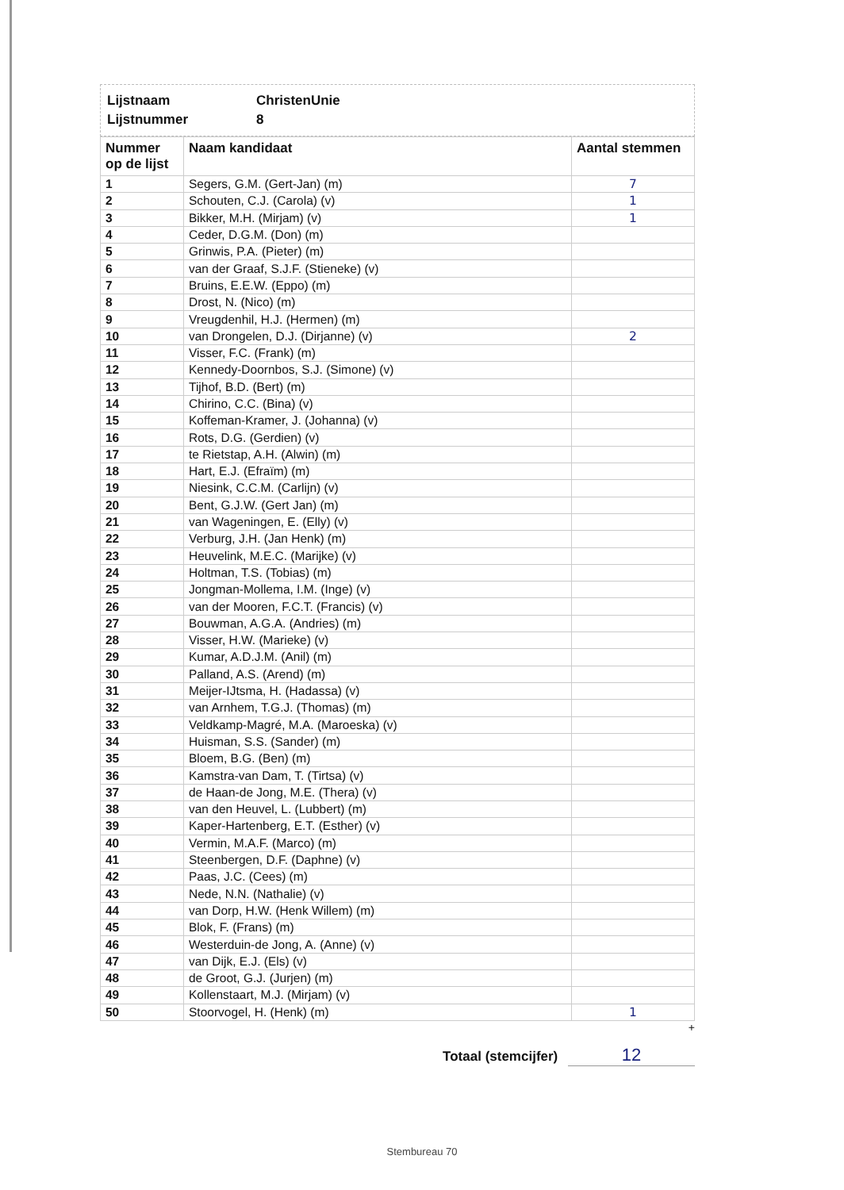Lijstnaam ChristenUnie
Lijstnummer 8
| Nummer op de lijst | Naam kandidaat | Aantal stemmen |
| --- | --- | --- |
| 1 | Segers, G.M. (Gert-Jan) (m) | 7 |
| 2 | Schouten, C.J. (Carola) (v) | 1 |
| 3 | Bikker, M.H. (Mirjam) (v) | 1 |
| 4 | Ceder, D.G.M. (Don) (m) | |
| 5 | Grinwis, P.A. (Pieter) (m) | |
| 6 | van der Graaf, S.J.F. (Stieneke) (v) | |
| 7 | Bruins, E.E.W. (Eppo) (m) | |
| 8 | Drost, N. (Nico) (m) | |
| 9 | Vreugdenhil, H.J. (Hermen) (m) | |
| 10 | van Drongelen, D.J. (Dirjanne) (v) | 2 |
| 11 | Visser, F.C. (Frank) (m) | |
| 12 | Kennedy-Doornbos, S.J. (Simone) (v) | |
| 13 | Tijhof, B.D. (Bert) (m) | |
| 14 | Chirino, C.C. (Bina) (v) | |
| 15 | Koffeman-Kramer, J. (Johanna) (v) | |
| 16 | Rots, D.G. (Gerdien) (v) | |
| 17 | te Rietstap, A.H. (Alwin) (m) | |
| 18 | Hart, E.J. (Efraïm) (m) | |
| 19 | Niesink, C.C.M. (Carlijn) (v) | |
| 20 | Bent, G.J.W. (Gert Jan) (m) | |
| 21 | van Wageningen, E. (Elly) (v) | |
| 22 | Verburg, J.H. (Jan Henk) (m) | |
| 23 | Heuvelink, M.E.C. (Marijke) (v) | |
| 24 | Holtman, T.S. (Tobias) (m) | |
| 25 | Jongman-Mollema, I.M. (Inge) (v) | |
| 26 | van der Mooren, F.C.T. (Francis) (v) | |
| 27 | Bouwman, A.G.A. (Andries) (m) | |
| 28 | Visser, H.W. (Marieke) (v) | |
| 29 | Kumar, A.D.J.M. (Anil) (m) | |
| 30 | Palland, A.S. (Arend) (m) | |
| 31 | Meijer-IJtsma, H. (Hadassa) (v) | |
| 32 | van Arnhem, T.G.J. (Thomas) (m) | |
| 33 | Veldkamp-Magré, M.A. (Maroeska) (v) | |
| 34 | Huisman, S.S. (Sander) (m) | |
| 35 | Bloem, B.G. (Ben) (m) | |
| 36 | Kamstra-van Dam, T. (Tirtsa) (v) | |
| 37 | de Haan-de Jong, M.E. (Thera) (v) | |
| 38 | van den Heuvel, L. (Lubbert) (m) | |
| 39 | Kaper-Hartenberg, E.T. (Esther) (v) | |
| 40 | Vermin, M.A.F. (Marco) (m) | |
| 41 | Steenbergen, D.F. (Daphne) (v) | |
| 42 | Paas, J.C. (Cees) (m) | |
| 43 | Nede, N.N. (Nathalie) (v) | |
| 44 | van Dorp, H.W. (Henk Willem) (m) | |
| 45 | Blok, F. (Frans) (m) | |
| 46 | Westerduin-de Jong, A. (Anne) (v) | |
| 47 | van Dijk, E.J. (Els) (v) | |
| 48 | de Groot, G.J. (Jurjen) (m) | |
| 49 | Kollenstaart, M.J. (Mirjam) (v) | |
| 50 | Stoorvogel, H. (Henk) (m) | 1 |
+
Totaal (stemcijfer) 12
Stembureau 70